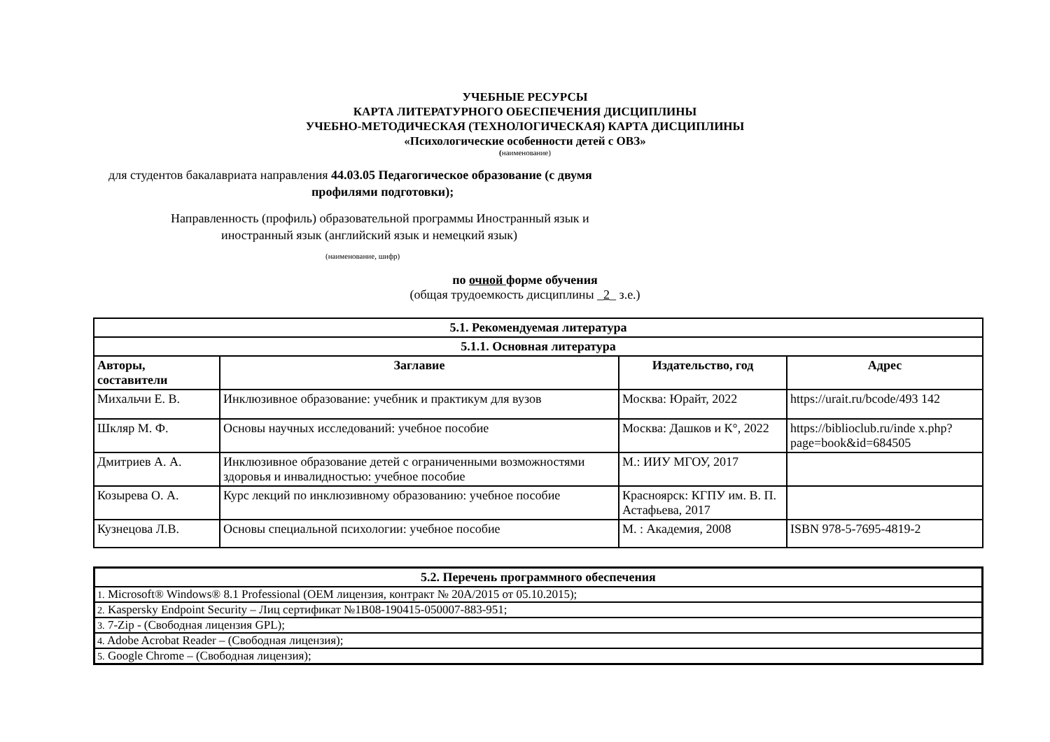УЧЕБНЫЕ РЕСУРСЫ
КАРТА ЛИТЕРАТУРНОГО ОБЕСПЕЧЕНИЯ ДИСЦИПЛИНЫ
УЧЕБНО-МЕТОДИЧЕСКАЯ (ТЕХНОЛОГИЧЕСКАЯ) КАРТА ДИСЦИПЛИНЫ
«Психологические особенности детей с ОВЗ»
(наименование)
для студентов бакалавриата направления 44.03.05 Педагогическое образование (с двумя
профилями подготовки);
Направленность (профиль) образовательной программы Иностранный язык и
иностранный язык (английский язык и немецкий язык)
(наименование, шифр)
по очной форме обучения
(общая трудоемкость дисциплины _2_ з.е.)
| 5.1. Рекомендуемая литература | | | |
| --- | --- | --- | --- |
| 5.1.1. Основная литература | | | |
| Авторы, составители | Заглавие | Издательство, год | Адрес |
| Михальчи Е. В. | Инклюзивное образование: учебник и практикум для вузов | Москва: Юрайт, 2022 | https://urait.ru/bcode/493 142 |
| Шкляр М. Ф. | Основы научных исследований: учебное пособие | Москва: Дашков и К°, 2022 | https://biblioclub.ru/inde x.php?page=book&id=684505 |
| Дмитриев А. А. | Инклюзивное образование детей с ограниченными возможностями здоровья и инвалидностью: учебное пособие | М.: ИИУ МГОУ, 2017 | |
| Козырева О. А. | Курс лекций по инклюзивному образованию: учебное пособие | Красноярск: КГПУ им. В. П. Астафьева, 2017 | |
| Кузнецова Л.В. | Основы специальной психологии: учебное пособие | М. : Академия, 2008 | ISBN 978-5-7695-4819-2 |
| 5.2. Перечень программного обеспечения |
| --- |
| 1. Microsoft® Windows® 8.1 Professional (OEM лицензия, контракт № 20A/2015 от 05.10.2015); |
| 2. Kaspersky Endpoint Security – Лиц сертификат №1B08-190415-050007-883-951; |
| 3. 7-Zip - (Свободная лицензия GPL); |
| 4. Adobe Acrobat Reader – (Свободная лицензия); |
| 5. Google Chrome – (Свободная лицензия); |